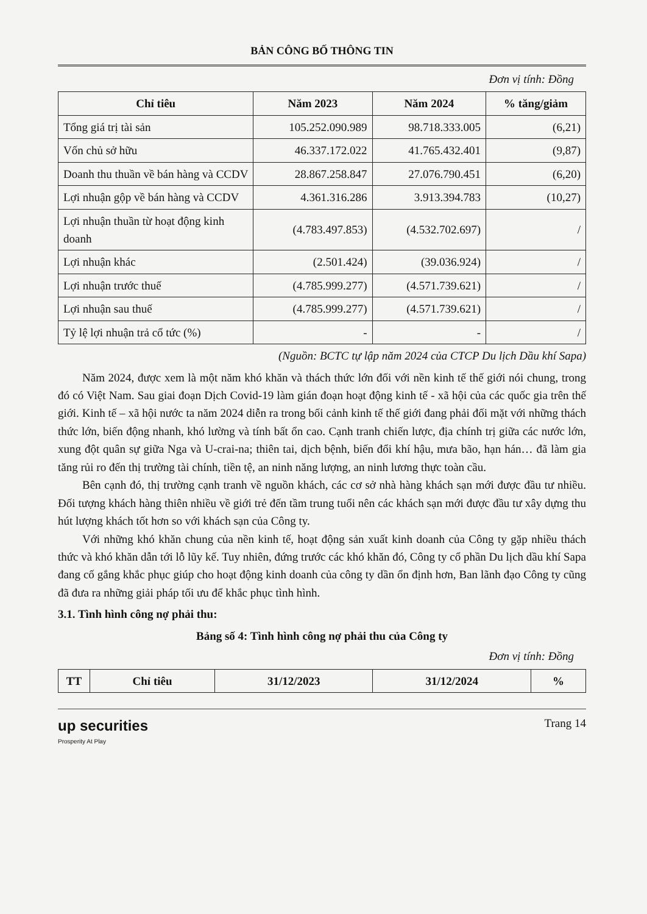BẢN CÔNG BỐ THÔNG TIN
Đơn vị tính: Đồng
| Chỉ tiêu | Năm 2023 | Năm 2024 | % tăng/giảm |
| --- | --- | --- | --- |
| Tổng giá trị tài sản | 105.252.090.989 | 98.718.333.005 | (6,21) |
| Vốn chủ sở hữu | 46.337.172.022 | 41.765.432.401 | (9,87) |
| Doanh thu thuần về bán hàng và CCDV | 28.867.258.847 | 27.076.790.451 | (6,20) |
| Lợi nhuận gộp về bán hàng và CCDV | 4.361.316.286 | 3.913.394.783 | (10,27) |
| Lợi nhuận thuần từ hoạt động kinh doanh | (4.783.497.853) | (4.532.702.697) | / |
| Lợi nhuận khác | (2.501.424) | (39.036.924) | / |
| Lợi nhuận trước thuế | (4.785.999.277) | (4.571.739.621) | / |
| Lợi nhuận sau thuế | (4.785.999.277) | (4.571.739.621) | / |
| Tỷ lệ lợi nhuận trả cổ tức (%) | - | - | / |
(Nguồn: BCTC tự lập năm 2024 của CTCP Du lịch Dầu khí Sapa)
Năm 2024, được xem là một năm khó khăn và thách thức lớn đối với nền kinh tế thế giới nói chung, trong đó có Việt Nam. Sau giai đoạn Dịch Covid-19 làm gián đoạn hoạt động kinh tế - xã hội của các quốc gia trên thế giới. Kinh tế – xã hội nước ta năm 2024 diễn ra trong bối cảnh kinh tế thế giới đang phải đối mặt với những thách thức lớn, biến động nhanh, khó lường và tính bất ổn cao. Cạnh tranh chiến lược, địa chính trị giữa các nước lớn, xung đột quân sự giữa Nga và U-crai-na; thiên tai, dịch bệnh, biến đổi khí hậu, mưa bão, hạn hán… đã làm gia tăng rủi ro đến thị trường tài chính, tiền tệ, an ninh năng lượng, an ninh lương thực toàn cầu.
Bên cạnh đó, thị trường cạnh tranh về nguồn khách, các cơ sở nhà hàng khách sạn mới được đầu tư nhiều. Đối tượng khách hàng thiên nhiều về giới trẻ đến tầm trung tuổi nên các khách sạn mới được đầu tư xây dựng thu hút lượng khách tốt hơn so với khách sạn của Công ty.
Với những khó khăn chung của nền kinh tế, hoạt động sản xuất kinh doanh của Công ty gặp nhiều thách thức và khó khăn dẫn tới lỗ lũy kế. Tuy nhiên, đứng trước các khó khăn đó, Công ty cổ phần Du lịch dầu khí Sapa đang cố gắng khắc phục giúp cho hoạt động kinh doanh của công ty dần ổn định hơn, Ban lãnh đạo Công ty cũng đã đưa ra những giải pháp tối ưu để khắc phục tình hình.
3.1. Tình hình công nợ phải thu:
Bảng số 4: Tình hình công nợ phải thu của Công ty
Đơn vị tính: Đồng
| TT | Chỉ tiêu | 31/12/2023 | 31/12/2024 | % |
| --- | --- | --- | --- | --- |
up securities
Prosperity At Play
Trang 14